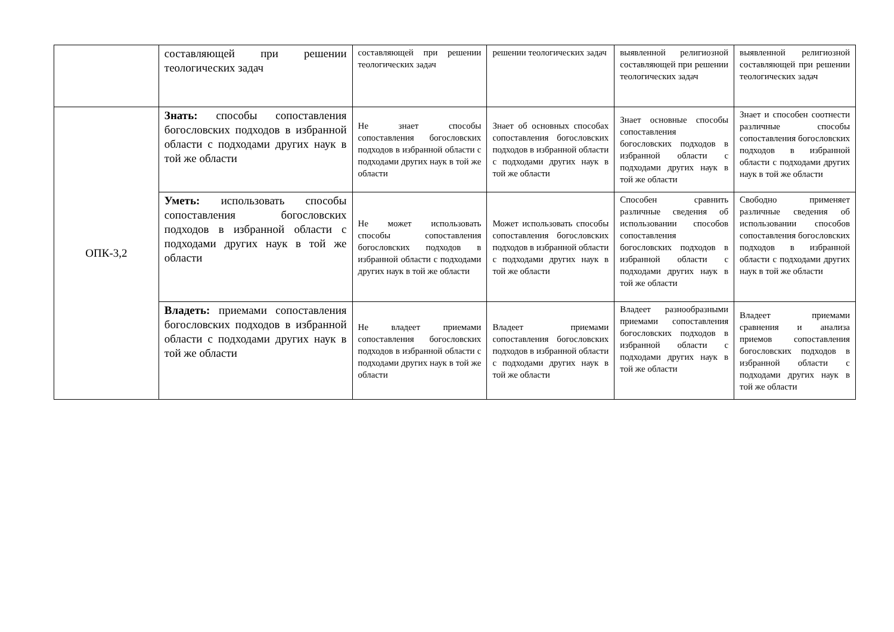| | составляющей при решении теологических задач | составляющей при решении теологических задач | решении теологических задач | выявленной религиозной составляющей при решении теологических задач | выявленной религиозной составляющей при решении теологических задач |
| ОПК-3,2 | Знать: способы сопоставления богословских подходов в избранной области с подходами других наук в той же области | Не знает способы сопоставления богословских подходов в избранной области с подходами других наук в той же области | Знает об основных способах сопоставления богословских подходов в избранной области с подходами других наук в той же области | Знает основные способы сопоставления богословских подходов в избранной области с подходами других наук в той же области | Знает и способен соотнести различные способы сопоставления богословских подходов в избранной области с подходами других наук в той же области |
| | Уметь: использовать способы сопоставления богословских подходов в избранной области с подходами других наук в той же области | Не может использовать способы сопоставления богословских подходов в избранной области с подходами других наук в той же области | Может использовать способы сопоставления богословских подходов в избранной области с подходами других наук в той же области | Способен сравнить различные сведения об использовании способов сопоставления богословских подходов в избранной области с подходами других наук в той же области | Свободно применяет различные сведения об использовании способов сопоставления богословских подходов в избранной области с подходами других наук в той же области |
| | Владеть: приемами сопоставления богословских подходов в избранной области с подходами других наук в той же области | Не владеет приемами сопоставления богословских подходов в избранной области с подходами других наук в той же области | Владеет приемами сопоставления богословских подходов в избранной области с подходами других наук в той же области | Владеет разнообразными приемами сопоставления богословских подходов в избранной области с подходами других наук в той же области | Владеет приемами сравнения и анализа приемов сопоставления богословских подходов в избранной области с подходами других наук в той же области |